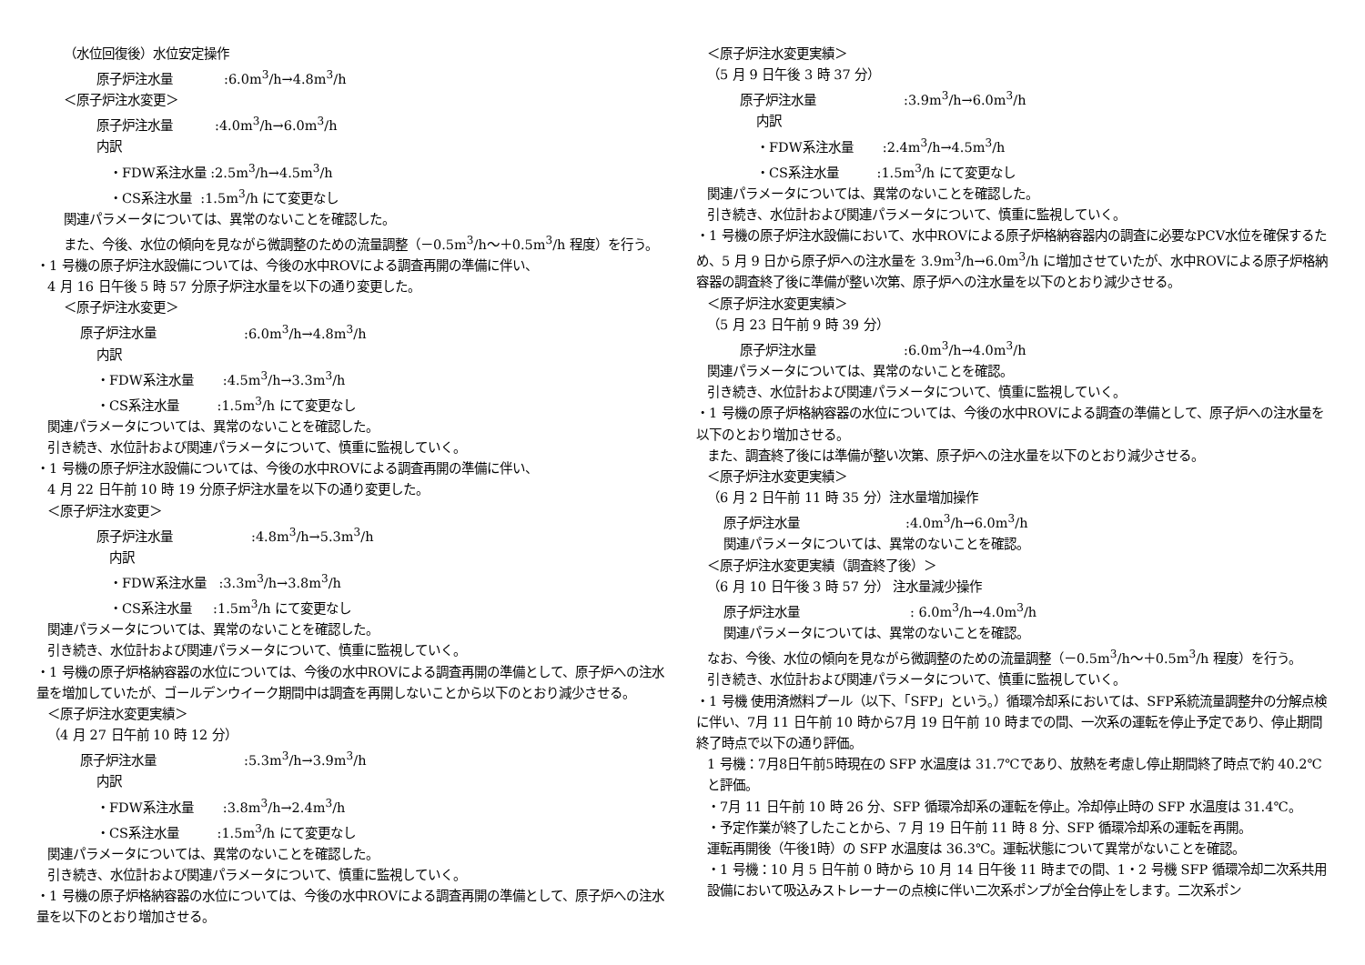（水位回復後）水位安定操作
原子炉注水量:6.0m<sup>3</sup>/h→4.8m<sup>3</sup>/h
＜原子炉注水変更＞
原子炉注水量:4.0m<sup>3</sup>/h→6.0m<sup>3</sup>/h
内訳
・FDW系注水量 :2.5m<sup>3</sup>/h→4.5m<sup>3</sup>/h
・CS系注水量 :1.5m<sup>3</sup>/h にて変更なし
関連パラメータについては、異常のないことを確認した。
また、今後、水位の傾向を見ながら微調整のための流量調整（－0.5m<sup>3</sup>/h～＋0.5m<sup>3</sup>/h 程度）を行う。
・1 号機の原子炉注水設備については、今後の水中ROVによる調査再開の準備に伴い、
4 月 16 日午後 5 時 57 分原子炉注水量を以下の通り変更した。
＜原子炉注水変更＞
原子炉注水量:6.0m<sup>3</sup>/h→4.8m<sup>3</sup>/h
内訳
・FDW系注水量 :4.5m<sup>3</sup>/h→3.3m<sup>3</sup>/h
・CS系注水量 :1.5m<sup>3</sup>/h にて変更なし
関連パラメータについては、異常のないことを確認した。
引き続き、水位計および関連パラメータについて、慎重に監視していく。
・1 号機の原子炉注水設備については、今後の水中ROVによる調査再開の準備に伴い、
4 月 22 日午前 10 時 19 分原子炉注水量を以下の通り変更した。
＜原子炉注水変更＞
原子炉注水量:4.8m<sup>3</sup>/h→5.3m<sup>3</sup>/h
内訳
・FDW系注水量 :3.3m<sup>3</sup>/h→3.8m<sup>3</sup>/h
・CS系注水量 :1.5m<sup>3</sup>/h にて変更なし
関連パラメータについては、異常のないことを確認した。
引き続き、水位計および関連パラメータについて、慎重に監視していく。
・1 号機の原子炉格納容器の水位については、今後の水中ROVによる調査再開の準備として、原子炉への注水量を増加していたが、ゴールデンウイーク期間中は調査を再開しないことから以下のとおり減少させる。
＜原子炉注水変更実績＞
（4 月 27 日午前 10 時 12 分）
原子炉注水量:5.3m<sup>3</sup>/h→3.9m<sup>3</sup>/h
内訳
・FDW系注水量 :3.8m<sup>3</sup>/h→2.4m<sup>3</sup>/h
・CS系注水量 :1.5m<sup>3</sup>/h にて変更なし
関連パラメータについては、異常のないことを確認した。
引き続き、水位計および関連パラメータについて、慎重に監視していく。
・1 号機の原子炉格納容器の水位については、今後の水中ROVによる調査再開の準備として、原子炉への注水量を以下のとおり増加させる。
＜原子炉注水変更実績＞
（5 月 9 日午後 3 時 37 分）
原子炉注水量:3.9m<sup>3</sup>/h→6.0m<sup>3</sup>/h
内訳
・FDW系注水量 :2.4m<sup>3</sup>/h→4.5m<sup>3</sup>/h
・CS系注水量 :1.5m<sup>3</sup>/h にて変更なし
関連パラメータについては、異常のないことを確認した。
引き続き、水位計および関連パラメータについて、慎重に監視していく。
・1 号機の原子炉注水設備において、水中ROVによる原子炉格納容器内の調査に必要なPCV水位を確保するため、5 月 9 日から原子炉への注水量を 3.9m<sup>3</sup>/h→6.0m<sup>3</sup>/h に増加させていたが、水中ROVによる原子炉格納容器の調査終了後に準備が整い次第、原子炉への注水量を以下のとおり減少させる。
＜原子炉注水変更実績＞
（5 月 23 日午前 9 時 39 分）
原子炉注水量:6.0m<sup>3</sup>/h→4.0m<sup>3</sup>/h
関連パラメータについては、異常のないことを確認。
引き続き、水位計および関連パラメータについて、慎重に監視していく。
・1 号機の原子炉格納容器の水位については、今後の水中ROVによる調査の準備として、原子炉への注水量を以下のとおり増加させる。
また、調査終了後には準備が整い次第、原子炉への注水量を以下のとおり減少させる。
＜原子炉注水変更実績＞
（6 月 2 日午前 11 時 35 分）注水量増加操作
原子炉注水量:4.0m<sup>3</sup>/h→6.0m<sup>3</sup>/h
関連パラメータについては、異常のないことを確認。
＜原子炉注水変更実績（調査終了後）＞
（6 月 10 日午後 3 時 57 分） 注水量減少操作
原子炉注水量: 6.0m<sup>3</sup>/h→4.0m<sup>3</sup>/h
関連パラメータについては、異常のないことを確認。
なお、今後、水位の傾向を見ながら微調整のための流量調整（－0.5m<sup>3</sup>/h～＋0.5m<sup>3</sup>/h 程度）を行う。
引き続き、水位計および関連パラメータについて、慎重に監視していく。
・1 号機 使用済燃料プール（以下、「SFP」という。）循環冷却系においては、SFP系統流量調整弁の分解点検に伴い、7月 11 日午前 10 時から7月 19 日午前 10 時までの間、一次系の運転を停止予定であり、停止期間終了時点で以下の通り評価。
1 号機：7月8日午前5時現在の SFP 水温度は 31.7℃であり、放熱を考慮し停止期間終了時点で約 40.2℃と評価。
・7月 11 日午前 10 時 26 分、SFP 循環冷却系の運転を停止。冷却停止時の SFP 水温度は 31.4℃。
・予定作業が終了したことから、7 月 19 日午前 11 時 8 分、SFP 循環冷却系の運転を再開。
運転再開後（午後1時）の SFP 水温度は 36.3℃。運転状態について異常がないことを確認。
・1 号機：10 月 5 日午前 0 時から 10 月 14 日午後 11 時までの間、1・2 号機 SFP 循環冷却二次系共用設備において吸込みストレーナーの点検に伴い二次系ポンプが全台停止をします。二次系ポン